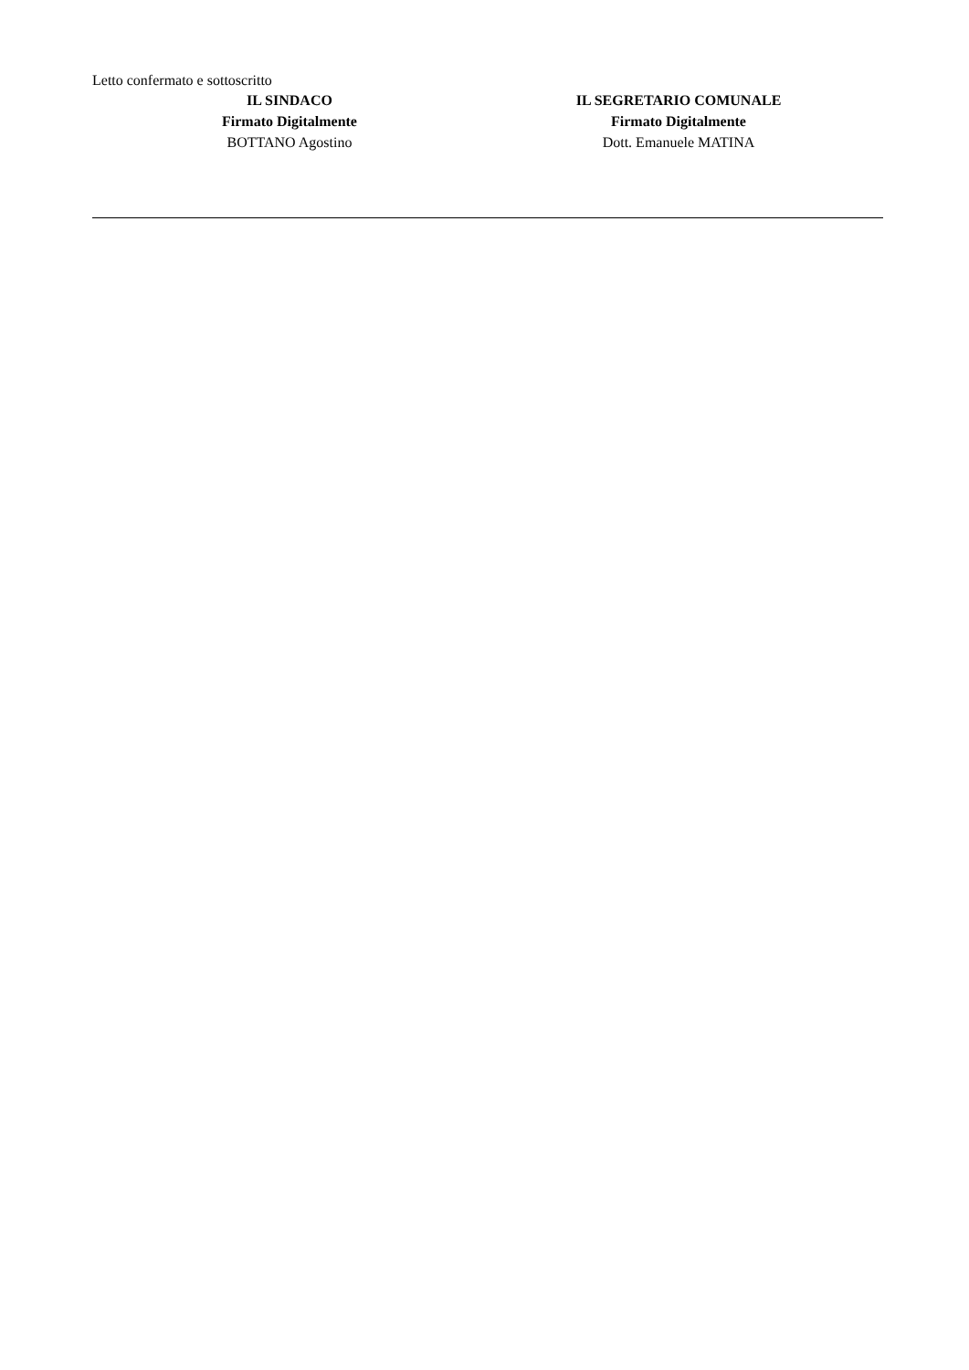Letto confermato e sottoscritto
IL SINDACO
Firmato Digitalmente
BOTTANO Agostino
IL SEGRETARIO COMUNALE
Firmato Digitalmente
Dott. Emanuele MATINA